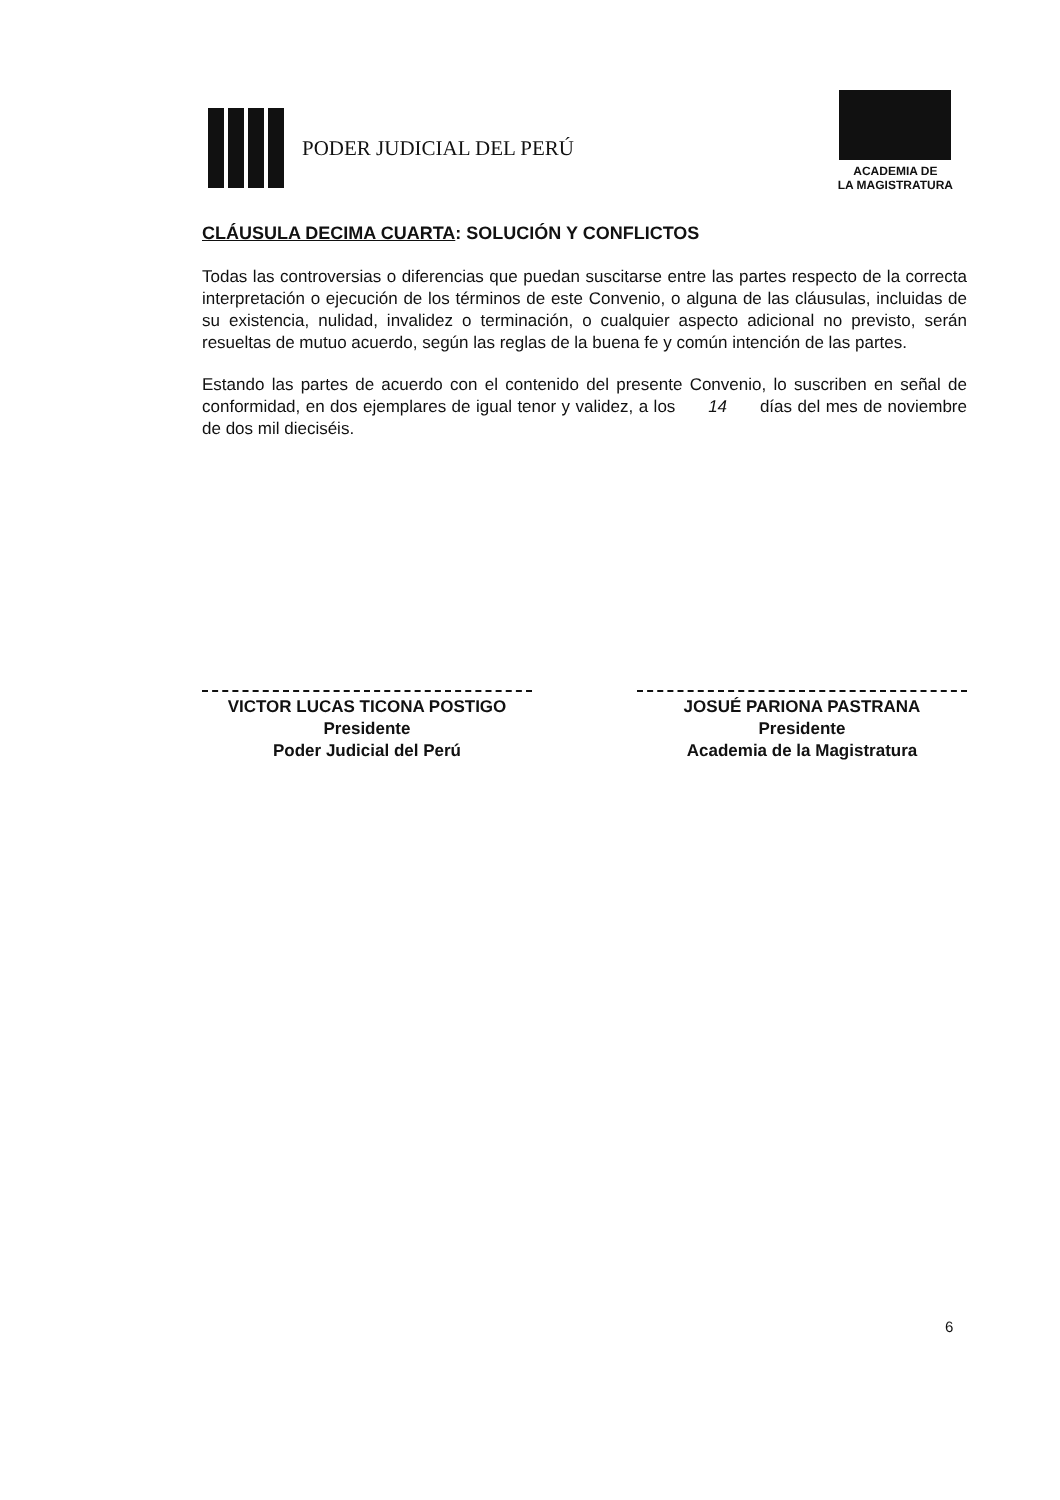PODER JUDICIAL DEL PERÚ
ACADEMIA DE
LA MAGISTRATURA
CLÁUSULA DECIMA CUARTA: SOLUCIÓN Y CONFLICTOS
Todas las controversias o diferencias que puedan suscitarse entre las partes respecto de la correcta interpretación o ejecución de los términos de este Convenio, o alguna de las cláusulas, incluidas de su existencia, nulidad, invalidez o terminación, o cualquier aspecto adicional no previsto, serán resueltas de mutuo acuerdo, según las reglas de la buena fe y común intención de las partes.
Estando las partes de acuerdo con el contenido del presente Convenio, lo suscriben en señal de conformidad, en dos ejemplares de igual tenor y validez, a los 14 días del mes de noviembre de dos mil dieciséis.
VICTOR LUCAS TICONA POSTIGO
Presidente
Poder Judicial del Perú
JOSUÉ PARIONA PASTRANA
Presidente
Academia de la Magistratura
6